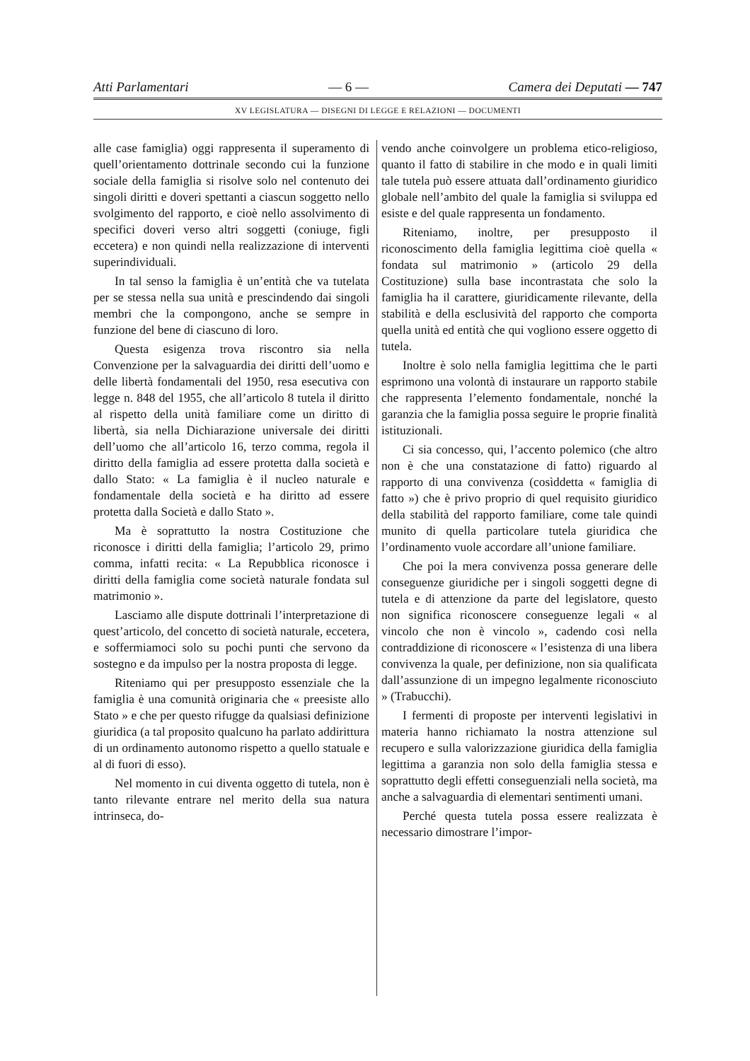Atti Parlamentari — 6 — Camera dei Deputati — 747
XV LEGISLATURA — DISEGNI DI LEGGE E RELAZIONI — DOCUMENTI
alle case famiglia) oggi rappresenta il superamento di quell’orientamento dottrinale secondo cui la funzione sociale della famiglia si risolve solo nel contenuto dei singoli diritti e doveri spettanti a ciascun soggetto nello svolgimento del rapporto, e cioè nello assolvimento di specifici doveri verso altri soggetti (coniuge, figli eccetera) e non quindi nella realizzazione di interventi superindividuali.
In tal senso la famiglia è un’entità che va tutelata per se stessa nella sua unità e prescindendo dai singoli membri che la compongono, anche se sempre in funzione del bene di ciascuno di loro.
Questa esigenza trova riscontro sia nella Convenzione per la salvaguardia dei diritti dell’uomo e delle libertà fondamentali del 1950, resa esecutiva con legge n. 848 del 1955, che all’articolo 8 tutela il diritto al rispetto della unità familiare come un diritto di libertà, sia nella Dichiarazione universale dei diritti dell’uomo che all’articolo 16, terzo comma, regola il diritto della famiglia ad essere protetta dalla società e dallo Stato: « La famiglia è il nucleo naturale e fondamentale della società e ha diritto ad essere protetta dalla Società e dallo Stato ».
Ma è soprattutto la nostra Costituzione che riconosce i diritti della famiglia; l’articolo 29, primo comma, infatti recita: « La Repubblica riconosce i diritti della famiglia come società naturale fondata sul matrimonio ».
Lasciamo alle dispute dottrinali l’interpretazione di quest’articolo, del concetto di società naturale, eccetera, e soffermiamoci solo su pochi punti che servono da sostegno e da impulso per la nostra proposta di legge.
Riteniamo qui per presupposto essenziale che la famiglia è una comunità originaria che « preesiste allo Stato » e che per questo rifugge da qualsiasi definizione giuridica (a tal proposito qualcuno ha parlato addirittura di un ordinamento autonomo rispetto a quello statuale e al di fuori di esso).
Nel momento in cui diventa oggetto di tutela, non è tanto rilevante entrare nel merito della sua natura intrinseca, do-
vendo anche coinvolgere un problema etico-religioso, quanto il fatto di stabilire in che modo e in quali limiti tale tutela può essere attuata dall’ordinamento giuridico globale nell’ambito del quale la famiglia si sviluppa ed esiste e del quale rappresenta un fondamento.
Riteniamo, inoltre, per presupposto il riconoscimento della famiglia legittima cioè quella « fondata sul matrimonio » (articolo 29 della Costituzione) sulla base incontrastata che solo la famiglia ha il carattere, giuridicamente rilevante, della stabilità e della esclusività del rapporto che comporta quella unità ed entità che qui vogliono essere oggetto di tutela.
Inoltre è solo nella famiglia legittima che le parti esprimono una volontà di instaurare un rapporto stabile che rappresenta l’elemento fondamentale, nonché la garanzia che la famiglia possa seguire le proprie finalità istituzionali.
Ci sia concesso, qui, l’accento polemico (che altro non è che una constatazione di fatto) riguardo al rapporto di una convivenza (cosìddetta « famiglia di fatto ») che è privo proprio di quel requisito giuridico della stabilità del rapporto familiare, come tale quindi munito di quella particolare tutela giuridica che l’ordinamento vuole accordare all’unione familiare.
Che poi la mera convivenza possa generare delle conseguenze giuridiche per i singoli soggetti degne di tutela e di attenzione da parte del legislatore, questo non significa riconoscere conseguenze legali « al vincolo che non è vincolo », cadendo così nella contraddizione di riconoscere « l’esistenza di una libera convivenza la quale, per definizione, non sia qualificata dall’assunzione di un impegno legalmente riconosciuto » (Trabucchi).
I fermenti di proposte per interventi legislativi in materia hanno richiamato la nostra attenzione sul recupero e sulla valorizzazione giuridica della famiglia legittima a garanzia non solo della famiglia stessa e soprattutto degli effetti conseguenziali nella società, ma anche a salvaguardia di elementari sentimenti umani.
Perché questa tutela possa essere realizzata è necessario dimostrare l’impor-